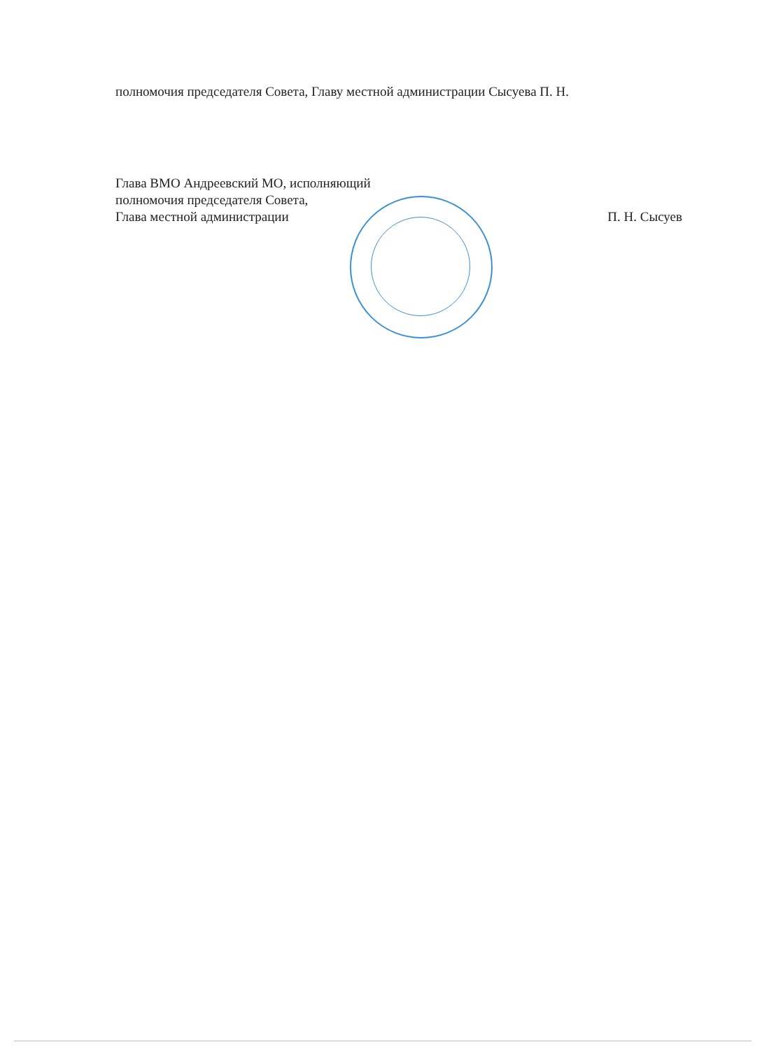полномочия председателя Совета, Главу местной администрации Сысуева П. Н.
Глава ВМО Андреевский МО, исполняющий
полномочия председателя Совета,
Глава местной администрации П. Н. Сысуев